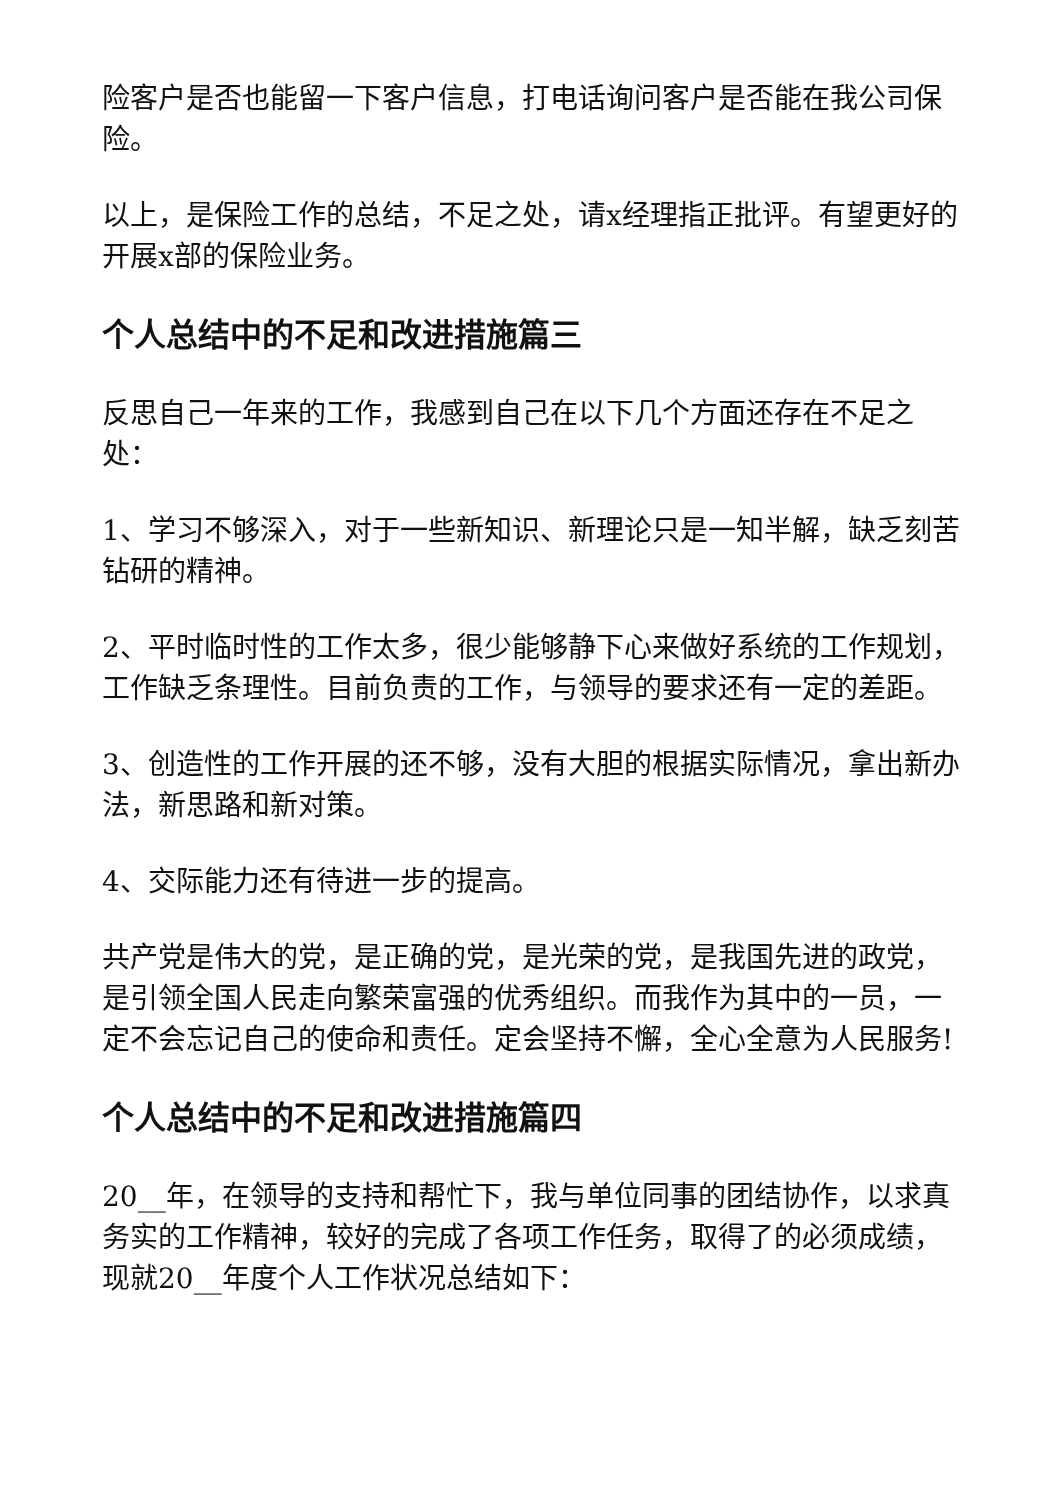险客户是否也能留一下客户信息，打电话询问客户是否能在我公司保险。
以上，是保险工作的总结，不足之处，请x经理指正批评。有望更好的开展x部的保险业务。
个人总结中的不足和改进措施篇三
反思自己一年来的工作，我感到自己在以下几个方面还存在不足之处：
1、学习不够深入，对于一些新知识、新理论只是一知半解，缺乏刻苦钻研的精神。
2、平时临时性的工作太多，很少能够静下心来做好系统的工作规划，工作缺乏条理性。目前负责的工作，与领导的要求还有一定的差距。
3、创造性的工作开展的还不够，没有大胆的根据实际情况，拿出新办法，新思路和新对策。
4、交际能力还有待进一步的提高。
共产党是伟大的党，是正确的党，是光荣的党，是我国先进的政党，是引领全国人民走向繁荣富强的优秀组织。而我作为其中的一员，一定不会忘记自己的使命和责任。定会坚持不懈，全心全意为人民服务!
个人总结中的不足和改进措施篇四
20__年，在领导的支持和帮忙下，我与单位同事的团结协作，以求真务实的工作精神，较好的完成了各项工作任务，取得了的必须成绩，现就20__年度个人工作状况总结如下：